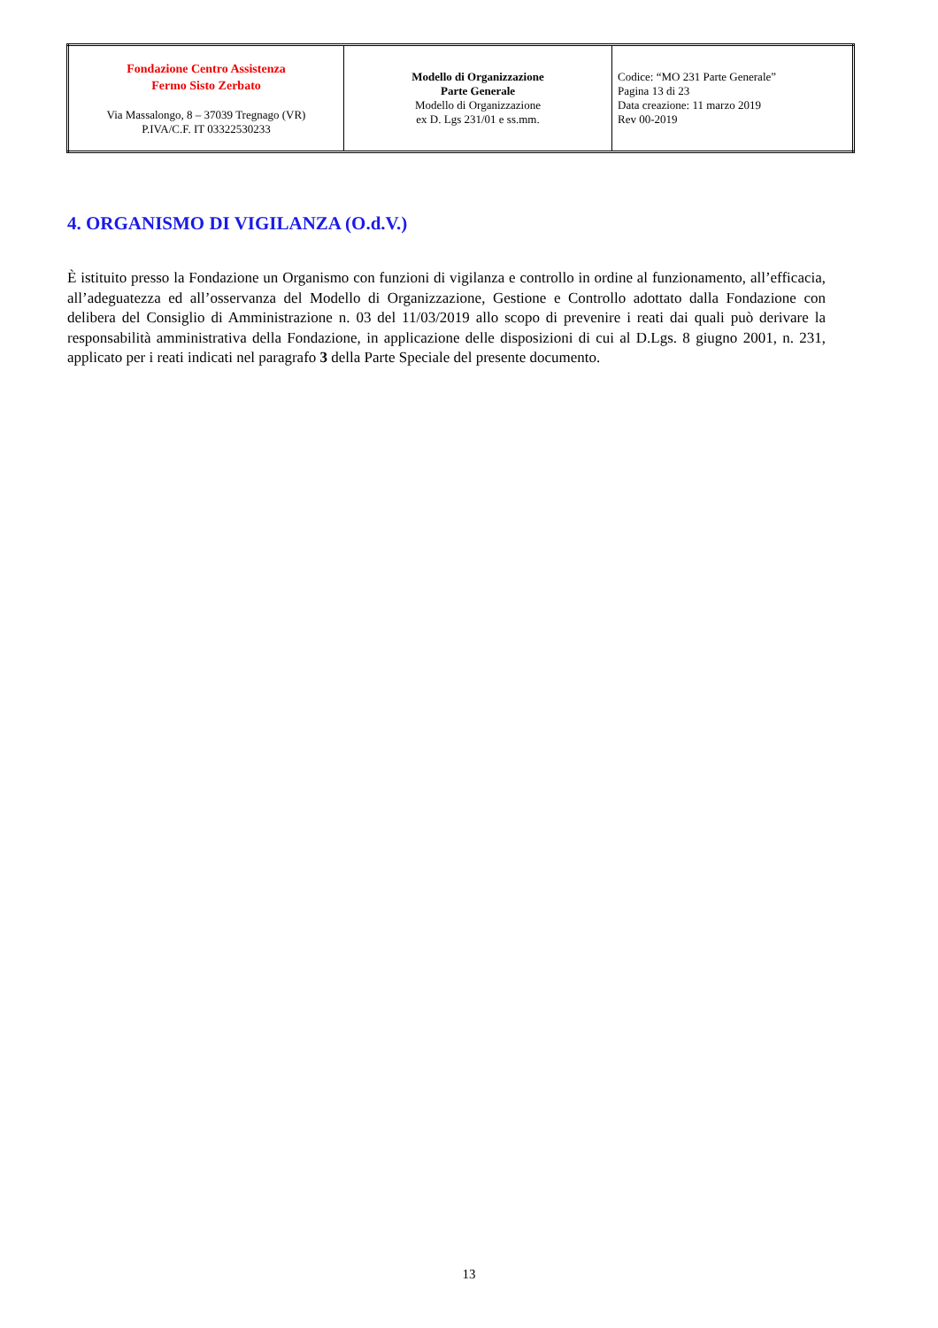| Fondazione Centro Assistenza Fermo Sisto Zerbato Via Massalongo, 8 – 37039 Tregnago (VR) P.IVA/C.F. IT 03322530233 | Modello di Organizzazione Parte Generale Modello di Organizzazione ex D. Lgs 231/01 e ss.mm. | Codice: “MO 231 Parte Generale” Pagina 13 di 23 Data creazione: 11 marzo 2019 Rev 00-2019 |
4. ORGANISMO DI VIGILANZA (O.d.V.)
È istituito presso la Fondazione un Organismo con funzioni di vigilanza e controllo in ordine al funzionamento, all’efficacia, all’adeguatezza ed all’osservanza del Modello di Organizzazione, Gestione e Controllo adottato dalla Fondazione con delibera del Consiglio di Amministrazione n. 03 del 11/03/2019 allo scopo di prevenire i reati dai quali può derivare la responsabilità amministrativa della Fondazione, in applicazione delle disposizioni di cui al D.Lgs. 8 giugno 2001, n. 231, applicato per i reati indicati nel paragrafo 3 della Parte Speciale del presente documento.
13